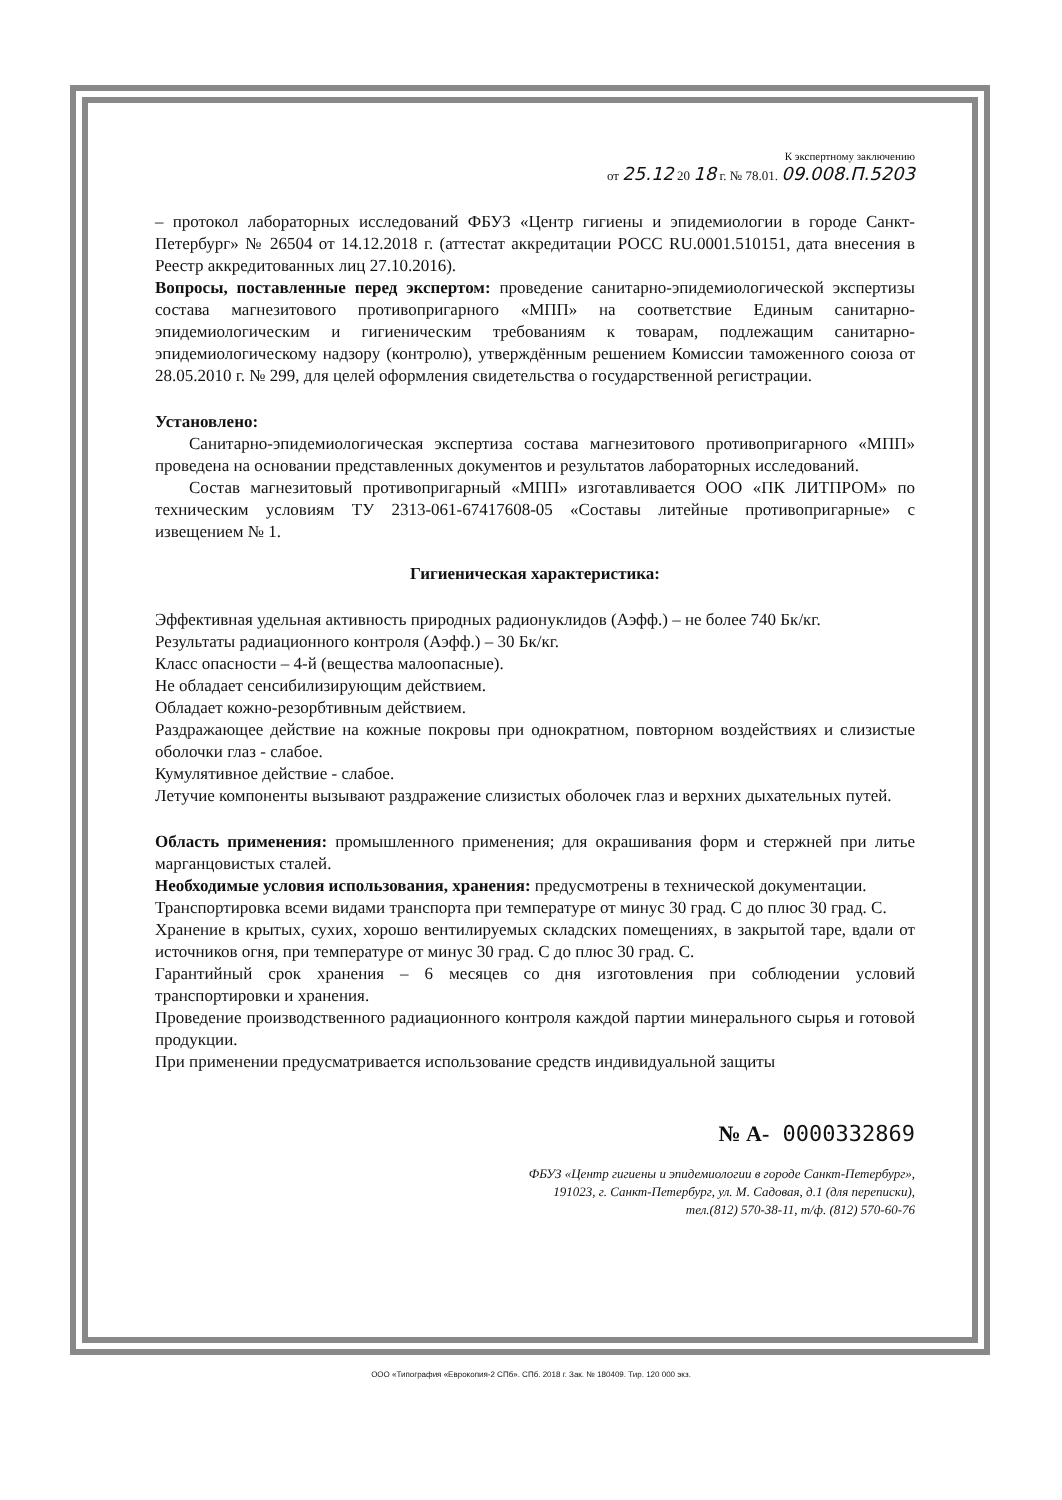К экспертному заключению
от 25.12 20 18 г. № 78.01. 09.008.П.5203
– протокол лабораторных исследований ФБУЗ «Центр гигиены и эпидемиологии в городе Санкт-Петербург» № 26504 от 14.12.2018 г. (аттестат аккредитации РОСС RU.0001.510151, дата внесения в Реестр аккредитованных лиц 27.10.2016).
Вопросы, поставленные перед экспертом: проведение санитарно-эпидемиологической экспертизы состава магнезитового противопригарного «МПП» на соответствие Единым санитарно-эпидемиологическим и гигиеническим требованиям к товарам, подлежащим санитарно-эпидемиологическому надзору (контролю), утверждённым решением Комиссии таможенного союза от 28.05.2010 г. № 299, для целей оформления свидетельства о государственной регистрации.
Установлено:
Санитарно-эпидемиологическая экспертиза состава магнезитового противопригарного «МПП» проведена на основании представленных документов и результатов лабораторных исследований.
Состав магнезитовый противопригарный «МПП» изготавливается ООО «ПК ЛИТПРОМ» по техническим условиям ТУ 2313-061-67417608-05 «Составы литейные противопригарные» с извещением № 1.
Гигиеническая характеристика:
Эффективная удельная активность природных радионуклидов (Аэфф.) – не более 740 Бк/кг.
Результаты радиационного контроля (Аэфф.) – 30 Бк/кг.
Класс опасности – 4-й (вещества малоопасные).
Не обладает сенсибилизирующим действием.
Обладает кожно-резорбтивным действием.
Раздражающее действие на кожные покровы при однократном, повторном воздействиях и слизистые оболочки глаз - слабое.
Кумулятивное действие - слабое.
Летучие компоненты вызывают раздражение слизистых оболочек глаз и верхних дыхательных путей.
Область применения: промышленного применения; для окрашивания форм и стержней при литье марганцовистых сталей.
Необходимые условия использования, хранения: предусмотрены в технической документации.
Транспортировка всеми видами транспорта при температуре от минус 30 град. С до плюс 30 град. С.
Хранение в крытых, сухих, хорошо вентилируемых складских помещениях, в закрытой таре, вдали от источников огня, при температуре от минус 30 град. С до плюс 30 град. С.
Гарантийный срок хранения – 6 месяцев со дня изготовления при соблюдении условий транспортировки и хранения.
Проведение производственного радиационного контроля каждой партии минерального сырья и готовой продукции.
При применении предусматривается использование средств индивидуальной защиты
№ А- 0000332869
ФБУЗ «Центр гигиены и эпидемиологии в городе Санкт-Петербург»,
191023, г. Санкт-Петербург, ул. М. Садовая, д.1 (для переписки),
тел.(812) 570-38-11, т/ф. (812) 570-60-76
ООО «Типография «Еврокопия-2 СПб». СПб. 2018 г. Зак. № 180409. Тир. 120 000 экз.